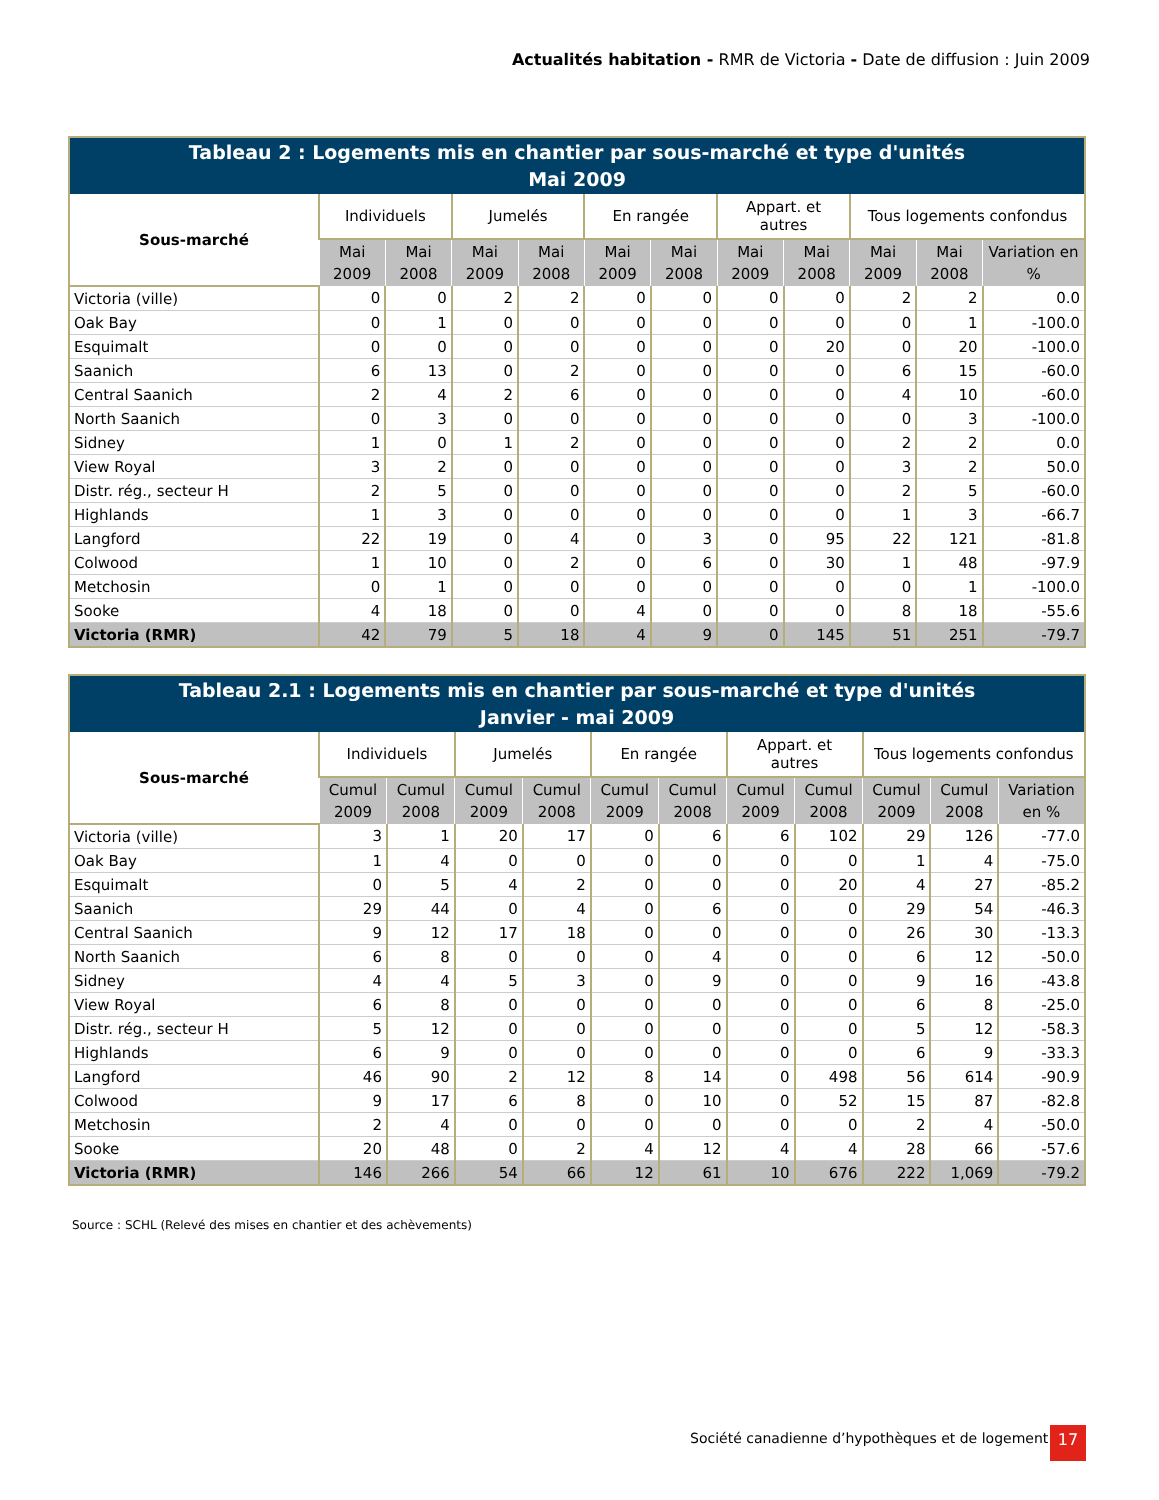Actualités habitation - RMR de Victoria - Date de diffusion : Juin 2009
| Tableau 2 : Logements mis en chantier par sous-marché et type d'unités Mai 2009 | | | | | | | | | | | |
| --- | --- | --- | --- | --- | --- | --- | --- | --- | --- | --- | --- |
| Sous-marché | Individuels | | Jumelés | | En rangée | | Appart. et autres | | Tous logements confondus | | |
| | Mai 2009 | Mai 2008 | Mai 2009 | Mai 2008 | Mai 2009 | Mai 2008 | Mai 2009 | Mai 2008 | Mai 2009 | Mai 2008 | Variation en % |
| Victoria (ville) | 0 | 0 | 2 | 2 | 0 | 0 | 0 | 0 | 2 | 2 | 0.0 |
| Oak Bay | 0 | 1 | 0 | 0 | 0 | 0 | 0 | 0 | 0 | 1 | -100.0 |
| Esquimalt | 0 | 0 | 0 | 0 | 0 | 0 | 0 | 20 | 0 | 20 | -100.0 |
| Saanich | 6 | 13 | 0 | 2 | 0 | 0 | 0 | 0 | 6 | 15 | -60.0 |
| Central Saanich | 2 | 4 | 2 | 6 | 0 | 0 | 0 | 0 | 4 | 10 | -60.0 |
| North Saanich | 0 | 3 | 0 | 0 | 0 | 0 | 0 | 0 | 0 | 3 | -100.0 |
| Sidney | 1 | 0 | 1 | 2 | 0 | 0 | 0 | 0 | 2 | 2 | 0.0 |
| View Royal | 3 | 2 | 0 | 0 | 0 | 0 | 0 | 0 | 3 | 2 | 50.0 |
| Distr. rég., secteur H | 2 | 5 | 0 | 0 | 0 | 0 | 0 | 0 | 2 | 5 | -60.0 |
| Highlands | 1 | 3 | 0 | 0 | 0 | 0 | 0 | 0 | 1 | 3 | -66.7 |
| Langford | 22 | 19 | 0 | 4 | 0 | 3 | 0 | 95 | 22 | 121 | -81.8 |
| Colwood | 1 | 10 | 0 | 2 | 0 | 6 | 0 | 30 | 1 | 48 | -97.9 |
| Metchosin | 0 | 1 | 0 | 0 | 0 | 0 | 0 | 0 | 0 | 1 | -100.0 |
| Sooke | 4 | 18 | 0 | 0 | 4 | 0 | 0 | 0 | 8 | 18 | -55.6 |
| Victoria (RMR) | 42 | 79 | 5 | 18 | 4 | 9 | 0 | 145 | 51 | 251 | -79.7 |
| Tableau 2.1 : Logements mis en chantier par sous-marché et type d'unités Janvier - mai 2009 | | | | | | | | | | | |
| --- | --- | --- | --- | --- | --- | --- | --- | --- | --- | --- | --- |
| Sous-marché | Individuels | | Jumelés | | En rangée | | Appart. et autres | | Tous logements confondus | | |
| | Cumul 2009 | Cumul 2008 | Cumul 2009 | Cumul 2008 | Cumul 2009 | Cumul 2008 | Cumul 2009 | Cumul 2008 | Cumul 2009 | Cumul 2008 | Variation en % |
| Victoria (ville) | 3 | 1 | 20 | 17 | 0 | 6 | 6 | 102 | 29 | 126 | -77.0 |
| Oak Bay | 1 | 4 | 0 | 0 | 0 | 0 | 0 | 0 | 1 | 4 | -75.0 |
| Esquimalt | 0 | 5 | 4 | 2 | 0 | 0 | 0 | 20 | 4 | 27 | -85.2 |
| Saanich | 29 | 44 | 0 | 4 | 0 | 6 | 0 | 0 | 29 | 54 | -46.3 |
| Central Saanich | 9 | 12 | 17 | 18 | 0 | 0 | 0 | 0 | 26 | 30 | -13.3 |
| North Saanich | 6 | 8 | 0 | 0 | 0 | 4 | 0 | 0 | 6 | 12 | -50.0 |
| Sidney | 4 | 4 | 5 | 3 | 0 | 9 | 0 | 0 | 9 | 16 | -43.8 |
| View Royal | 6 | 8 | 0 | 0 | 0 | 0 | 0 | 0 | 6 | 8 | -25.0 |
| Distr. rég., secteur H | 5 | 12 | 0 | 0 | 0 | 0 | 0 | 0 | 5 | 12 | -58.3 |
| Highlands | 6 | 9 | 0 | 0 | 0 | 0 | 0 | 0 | 6 | 9 | -33.3 |
| Langford | 46 | 90 | 2 | 12 | 8 | 14 | 0 | 498 | 56 | 614 | -90.9 |
| Colwood | 9 | 17 | 6 | 8 | 0 | 10 | 0 | 52 | 15 | 87 | -82.8 |
| Metchosin | 2 | 4 | 0 | 0 | 0 | 0 | 0 | 0 | 2 | 4 | -50.0 |
| Sooke | 20 | 48 | 0 | 2 | 4 | 12 | 4 | 4 | 28 | 66 | -57.6 |
| Victoria (RMR) | 146 | 266 | 54 | 66 | 12 | 61 | 10 | 676 | 222 | 1,069 | -79.2 |
Source : SCHL (Relevé des mises en chantier et des achèvements)
Société canadienne d’hypothèques et de logement
17